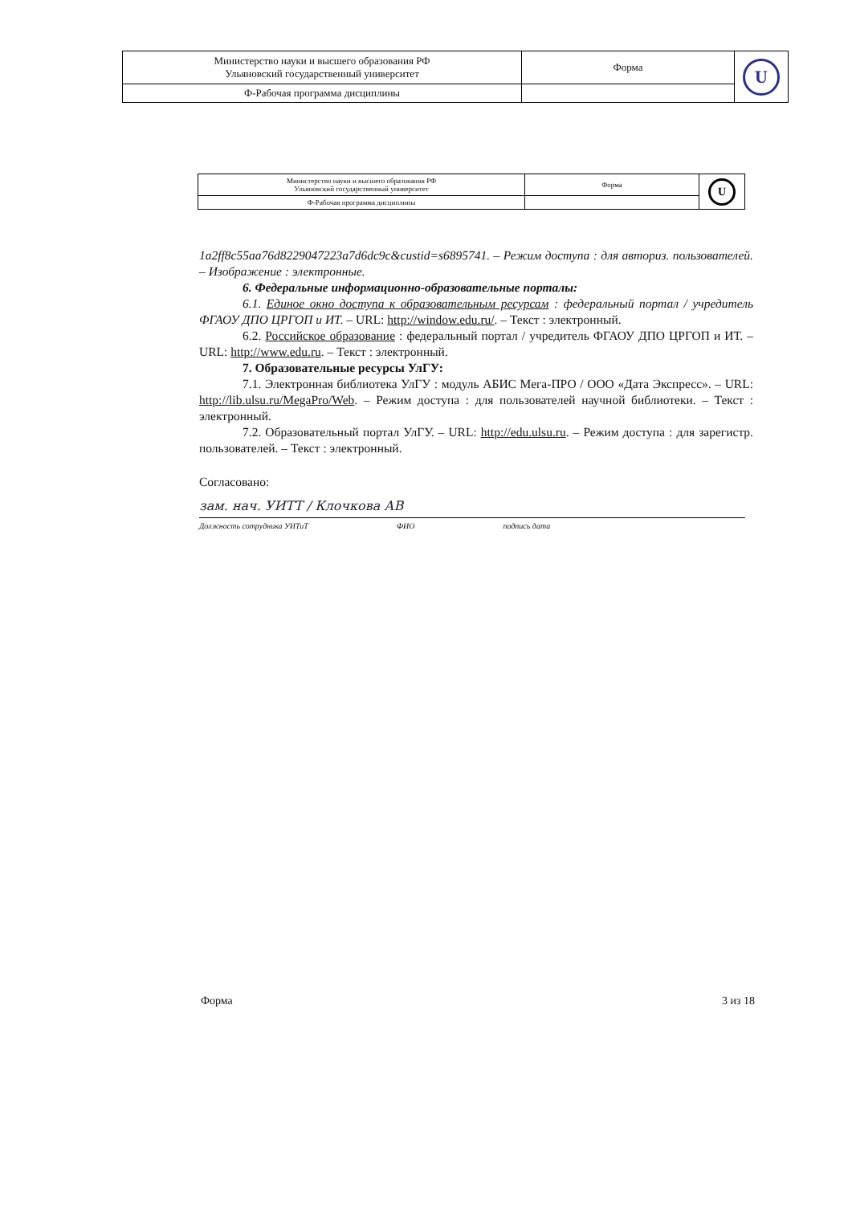| Министерство науки и высшего образования РФ Ульяновский государственный университет | Форма | U |
| Ф-Рабочая программа дисциплины | | |
| Министерство науки и высшего образования РФ Ульяновский государственный университет | Форма | U |
| Ф-Рабочая программа дисциплины | | |
1a2ff8c55aa76d8229047223a7d6dc9c&custid=s6895741. – Режим доступа : для авториз. пользователей. – Изображение : электронные.
6. Федеральные информационно-образовательные порталы:
6.1. Единое окно доступа к образовательным ресурсам : федеральный портал / учредитель ФГАОУ ДПО ЦРГОП и ИТ. – URL: http://window.edu.ru/. – Текст : электронный.
6.2. Российское образование : федеральный портал / учредитель ФГАОУ ДПО ЦРГОП и ИТ. – URL: http://www.edu.ru. – Текст : электронный.
7. Образовательные ресурсы УлГУ:
7.1. Электронная библиотека УлГУ : модуль АБИС Мега-ПРО / ООО «Дата Экспресс». – URL: http://lib.ulsu.ru/MegaPro/Web. – Режим доступа : для пользователей научной библиотеки. – Текст : электронный.
7.2. Образовательный портал УлГУ. – URL: http://edu.ulsu.ru. – Режим доступа : для зарегистр. пользователей. – Текст : электронный.
Согласовано:
зам. нач. УИТТ / Клочкова АВ
Должность сотрудника УИТиТ ФИО подпись дата
Форма 3 из 18